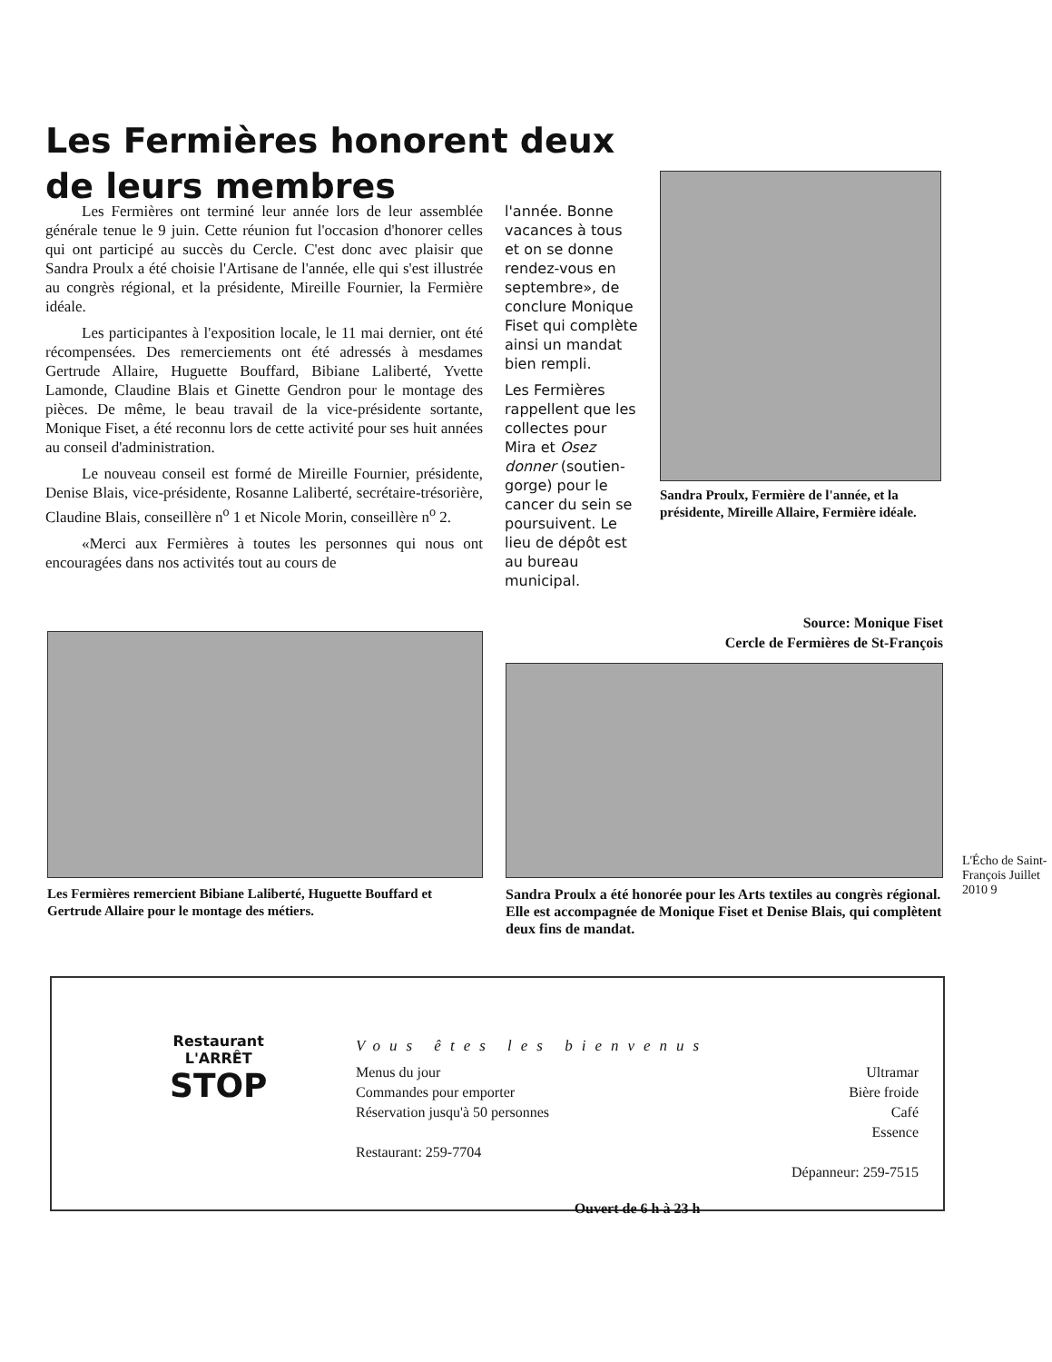Les Fermières honorent deux de leurs membres
Les Fermières ont terminé leur année lors de leur assemblée générale tenue le 9 juin. Cette réunion fut l'occasion d'honorer celles qui ont participé au succès du Cercle. C'est donc avec plaisir que Sandra Proulx a été choisie l'Artisane de l'année, elle qui s'est illustrée au congrès régional, et la présidente, Mireille Fournier, la Fermière idéale.
Les participantes à l'exposition locale, le 11 mai dernier, ont été récompensées. Des remerciements ont été adressés à mesdames Gertrude Allaire, Huguette Bouffard, Bibiane Laliberté, Yvette Lamonde, Claudine Blais et Ginette Gendron pour le montage des pièces. De même, le beau travail de la vice-présidente sortante, Monique Fiset, a été reconnu lors de cette activité pour ses huit années au conseil d'administration.
Le nouveau conseil est formé de Mireille Fournier, présidente, Denise Blais, vice-présidente, Rosanne Laliberté, secrétaire-trésorière, Claudine Blais, conseillère n<sup>o</sup> 1 et Nicole Morin, conseillère n<sup>o</sup> 2.
«Merci aux Fermières à toutes les personnes qui nous ont encouragées dans nos activités tout au cours de
l'année. Bonne vacances à tous et on se donne rendez-vous en septembre», de conclure Monique Fiset qui complète ainsi un mandat bien rempli.
Les Fermières rappellent que les collectes pour Mira et Osez donner (soutien-gorge) pour le cancer du sein se poursuivent. Le lieu de dépôt est au bureau municipal.
Sandra Proulx, Fermière de l'année, et la présidente, Mireille Allaire, Fermière idéale.
Source: Monique Fiset
Cercle de Fermières de St-François
Les Fermières remercient Bibiane Laliberté, Huguette Bouffard et Gertrude Allaire pour le montage des métiers.
Sandra Proulx a été honorée pour les Arts textiles au congrès régional. Elle est accompagnée de Monique Fiset et Denise Blais, qui complètent deux fins de mandat.
L'Écho de Saint-François Juillet 2010 9
Restaurant
L'ARRÊT
STOP
Vous êtes les bienvenus
Menus du jour
Commandes pour emporter
Réservation jusqu'à 50 personnes
Restaurant: 259-7704
Ultramar
Bière froide
Café
Essence
Dépanneur: 259-7515
Ouvert de 6 h à 23 h